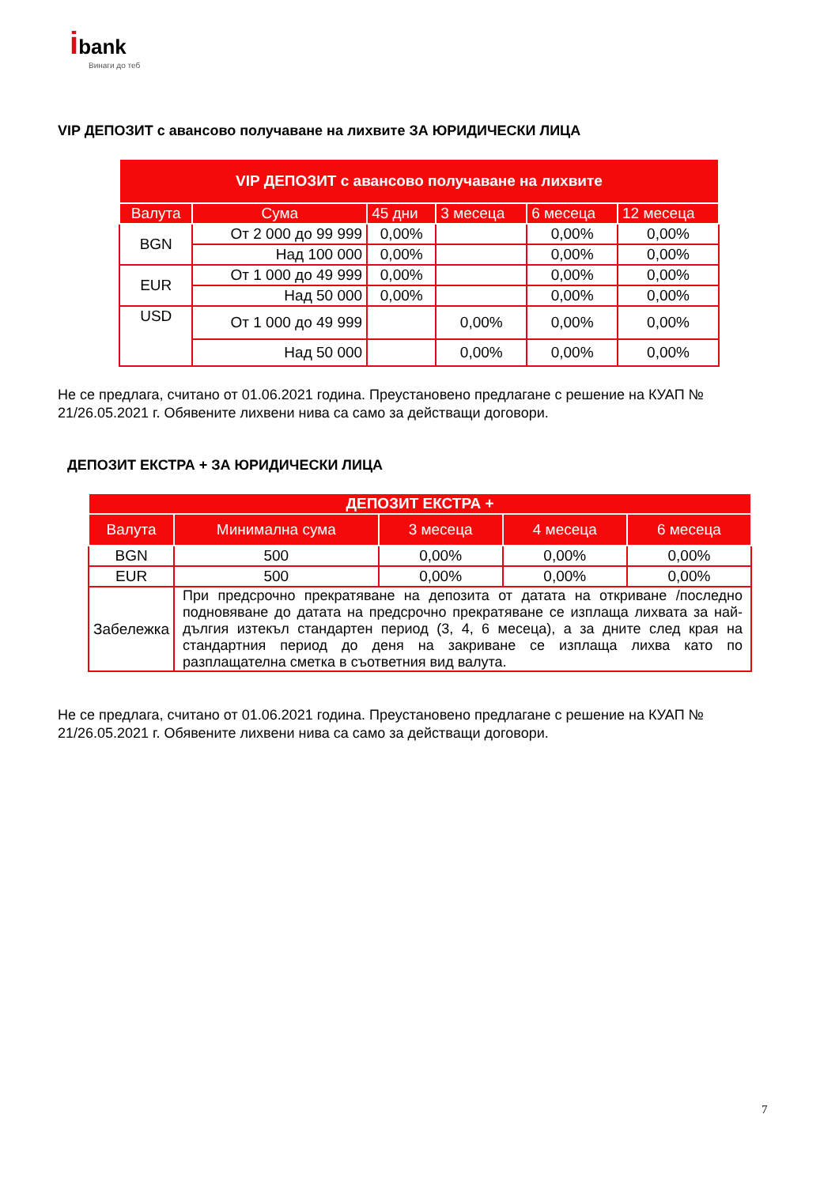ibank
Винаги до теб
VIP ДЕПОЗИТ с авансово получаване на лихвите ЗА ЮРИДИЧЕСКИ ЛИЦА
| VIP ДЕПОЗИТ с авансово получаване на лихвите | | | | | |
| --- | --- | --- | --- | --- | --- |
| Валута | Сума | 45 дни | 3 месеца | 6 месеца | 12 месеца |
| BGN | От 2 000 до 99 999 | 0,00% | | 0,00% | 0,00% |
| | Над 100 000 | 0,00% | | 0,00% | 0,00% |
| EUR | От 1 000 до 49 999 | 0,00% | | 0,00% | 0,00% |
| | Над 50 000 | 0,00% | | 0,00% | 0,00% |
| USD | От 1 000 до 49 999 | | 0,00% | 0,00% | 0,00% |
| | Над 50 000 | | 0,00% | 0,00% | 0,00% |
Не се предлага, считано от 01.06.2021 година. Преустановено предлагане с решение на КУАП № 21/26.05.2021 г. Обявените лихвени нива са само за действащи договори.
ДЕПОЗИТ ЕКСТРА + ЗА ЮРИДИЧЕСКИ ЛИЦА
| ДЕПОЗИТ ЕКСТРА + | | | | |
| --- | --- | --- | --- | --- |
| Валута | Минимална сума | 3 месеца | 4 месеца | 6 месеца |
| BGN | 500 | 0,00% | 0,00% | 0,00% |
| EUR | 500 | 0,00% | 0,00% | 0,00% |
| Забележка | При предсрочно прекратяване на депозита от датата на откриване /последно подновяване до датата на предсрочно прекратяване се изплаща лихвата за най-дългия изтекъл стандартен период (3, 4, 6 месеца), а за дните след края на стандартния период до деня на закриване се изплаща лихва като по разплащателна сметка в съответния вид валута. | | | |
Не се предлага, считано от 01.06.2021 година. Преустановено предлагане с решение на КУАП № 21/26.05.2021 г. Обявените лихвени нива са само за действащи договори.
7